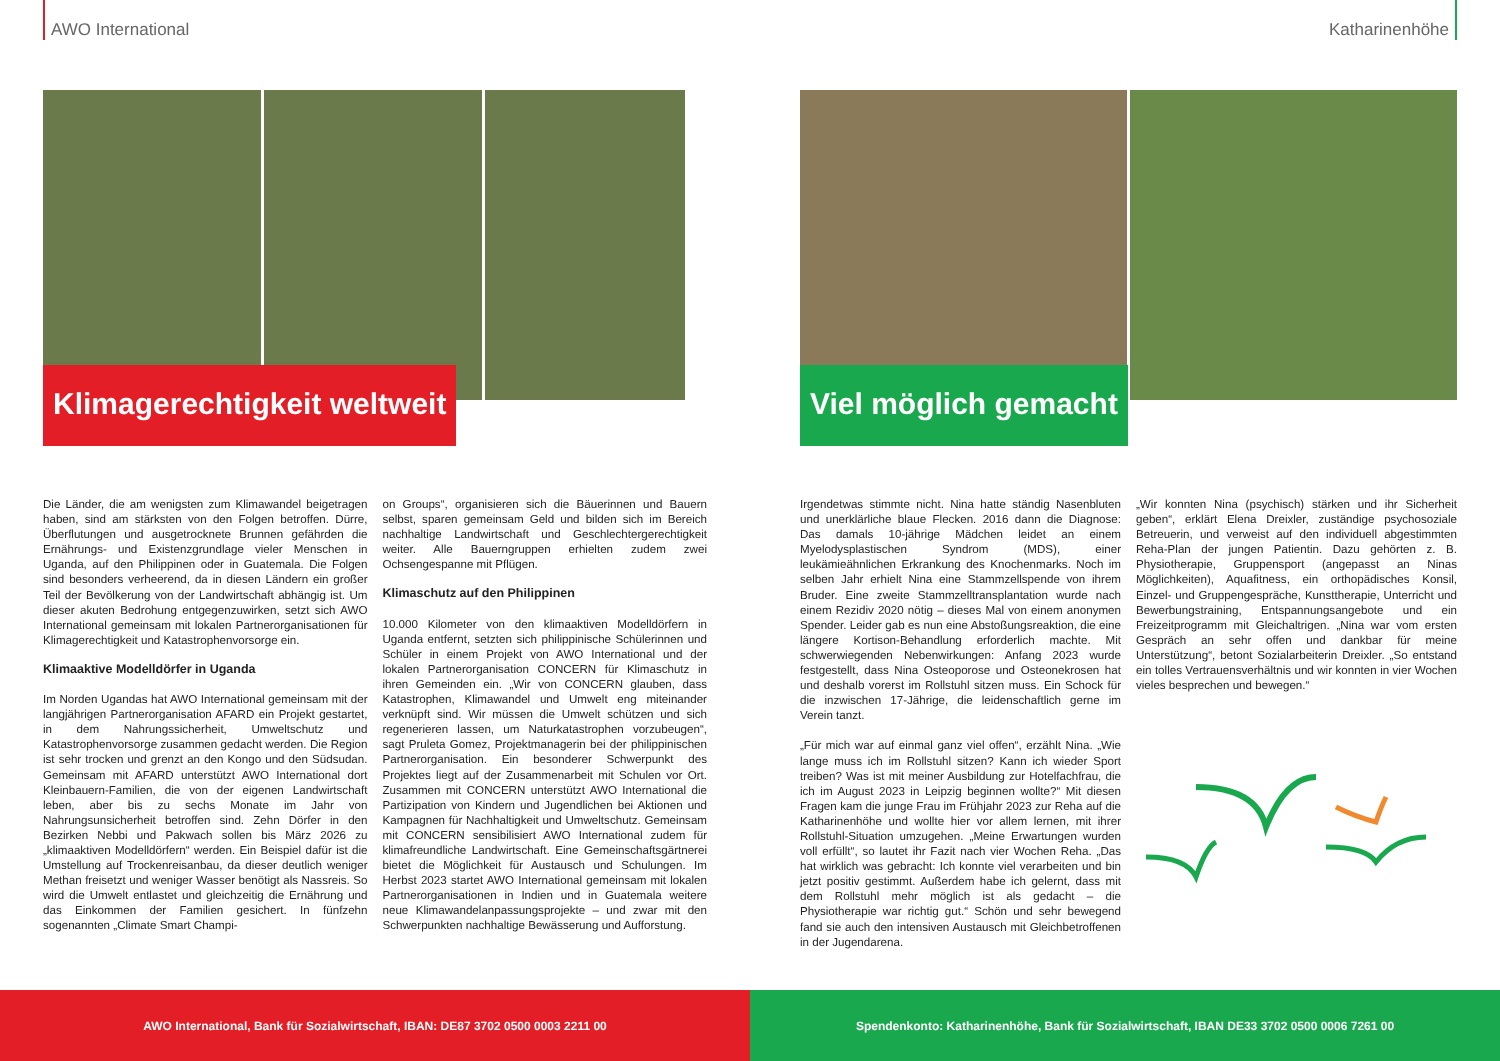AWO International
Klimagerechtigkeit weltweit
Die Länder, die am wenigsten zum Klimawandel beigetragen haben, sind am stärksten von den Folgen betroffen. Dürre, Überflutungen und ausgetrocknete Brunnen gefährden die Ernährungs- und Existenzgrundlage vieler Menschen in Uganda, auf den Philippinen oder in Guatemala. Die Folgen sind besonders verheerend, da in diesen Ländern ein großer Teil der Bevölkerung von der Landwirtschaft abhängig ist. Um dieser akuten Bedrohung entgegenzuwirken, setzt sich AWO International gemeinsam mit lokalen Partnerorganisationen für Klimagerechtigkeit und Katastrophenvorsorge ein.
Klimaaktive Modelldörfer in Uganda
Im Norden Ugandas hat AWO International gemeinsam mit der langjährigen Partnerorganisation AFARD ein Projekt gestartet, in dem Nahrungssicherheit, Umweltschutz und Katastrophenvorsorge zusammen gedacht werden. Die Region ist sehr trocken und grenzt an den Kongo und den Südsudan. Gemeinsam mit AFARD unterstützt AWO International dort Kleinbauern-Familien, die von der eigenen Landwirtschaft leben, aber bis zu sechs Monate im Jahr von Nahrungsunsicherheit betroffen sind. Zehn Dörfer in den Bezirken Nebbi und Pakwach sollen bis März 2026 zu „klimaaktiven Modelldörfern“ werden. Ein Beispiel dafür ist die Umstellung auf Trockenreisanbau, da dieser deutlich weniger Methan freisetzt und weniger Wasser benötigt als Nassreis. So wird die Umwelt entlastet und gleichzeitig die Ernährung und das Einkommen der Familien gesichert. In fünfzehn sogenannten „Climate Smart Champi-
on Groups“, organisieren sich die Bäuerinnen und Bauern selbst, sparen gemeinsam Geld und bilden sich im Bereich nachhaltige Landwirtschaft und Geschlechtergerechtigkeit weiter. Alle Bauerngruppen erhielten zudem zwei Ochsengespanne mit Pflügen.
Klimaschutz auf den Philippinen
10.000 Kilometer von den klimaaktiven Modelldörfern in Uganda entfernt, setzten sich philippinische Schülerinnen und Schüler in einem Projekt von AWO International und der lokalen Partnerorganisation CONCERN für Klimaschutz in ihren Gemeinden ein. „Wir von CONCERN glauben, dass Katastrophen, Klimawandel und Umwelt eng miteinander verknüpft sind. Wir müssen die Umwelt schützen und sich regenerieren lassen, um Naturkatastrophen vorzubeugen“, sagt Pruleta Gomez, Projektmanagerin bei der philippinischen Partnerorganisation. Ein besonderer Schwerpunkt des Projektes liegt auf der Zusammenarbeit mit Schulen vor Ort. Zusammen mit CONCERN unterstützt AWO International die Partizipation von Kindern und Jugendlichen bei Aktionen und Kampagnen für Nachhaltigkeit und Umweltschutz. Gemeinsam mit CONCERN sensibilisiert AWO International zudem für klimafreundliche Landwirtschaft. Eine Gemeinschaftsgärtnerei bietet die Möglichkeit für Austausch und Schulungen. Im Herbst 2023 startet AWO International gemeinsam mit lokalen Partnerorganisationen in Indien und in Guatemala weitere neue Klimawandelanpassungsprojekte – und zwar mit den Schwerpunkten nachhaltige Bewässerung und Aufforstung.
Katharinenhöhe
Viel möglich gemacht
Irgendetwas stimmte nicht. Nina hatte ständig Nasenbluten und unerklärliche blaue Flecken. 2016 dann die Diagnose: Das damals 10-jährige Mädchen leidet an einem Myelodysplastischen Syndrom (MDS), einer leukämieähnlichen Erkrankung des Knochenmarks. Noch im selben Jahr erhielt Nina eine Stammzellspende von ihrem Bruder. Eine zweite Stammzelltransplantation wurde nach einem Rezidiv 2020 nötig – dieses Mal von einem anonymen Spender. Leider gab es nun eine Abstoßungsreaktion, die eine längere Kortison-Behandlung erforderlich machte. Mit schwerwiegenden Nebenwirkungen: Anfang 2023 wurde festgestellt, dass Nina Osteoporose und Osteonekrosen hat und deshalb vorerst im Rollstuhl sitzen muss. Ein Schock für die inzwischen 17-Jährige, die leidenschaftlich gerne im Verein tanzt.
„Für mich war auf einmal ganz viel offen“, erzählt Nina. „Wie lange muss ich im Rollstuhl sitzen? Kann ich wieder Sport treiben? Was ist mit meiner Ausbildung zur Hotelfachfrau, die ich im August 2023 in Leipzig beginnen wollte?“ Mit diesen Fragen kam die junge Frau im Frühjahr 2023 zur Reha auf die Katharinenhöhe und wollte hier vor allem lernen, mit ihrer Rollstuhl-Situation umzugehen. „Meine Erwartungen wurden voll erfüllt“, so lautet ihr Fazit nach vier Wochen Reha. „Das hat wirklich was gebracht: Ich konnte viel verarbeiten und bin jetzt positiv gestimmt. Außerdem habe ich gelernt, dass mit dem Rollstuhl mehr möglich ist als gedacht – die Physiotherapie war richtig gut.“ Schön und sehr bewegend fand sie auch den intensiven Austausch mit Gleichbetroffenen in der Jugendarena.
„Wir konnten Nina (psychisch) stärken und ihr Sicherheit geben“, erklärt Elena Dreixler, zuständige psychosoziale Betreuerin, und verweist auf den individuell abgestimmten Reha-Plan der jungen Patientin. Dazu gehörten z. B. Physiotherapie, Gruppensport (angepasst an Ninas Möglichkeiten), Aquafitness, ein orthopädisches Konsil, Einzel- und Gruppengespräche, Kunsttherapie, Unterricht und Bewerbungstraining, Entspannungsangebote und ein Freizeitprogramm mit Gleichaltrigen. „Nina war vom ersten Gespräch an sehr offen und dankbar für meine Unterstützung“, betont Sozialarbeiterin Dreixler. „So entstand ein tolles Vertrauensverhältnis und wir konnten in vier Wochen vieles besprechen und bewegen.“
AWO International, Bank für Sozialwirtschaft, IBAN: DE87 3702 0500 0003 2211 00 Spendenkonto: Katharinenhöhe, Bank für Sozialwirtschaft, IBAN DE33 3702 0500 0006 7261 00